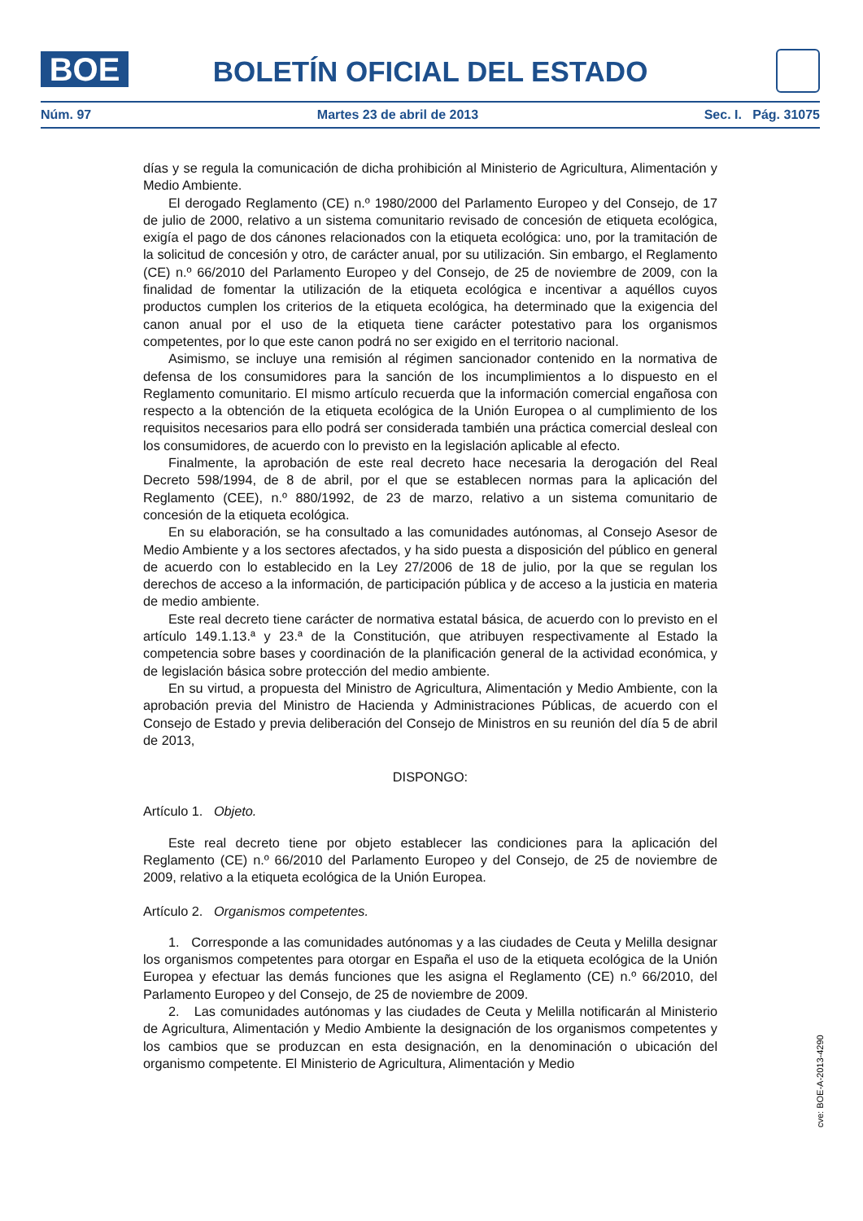BOE BOLETÍN OFICIAL DEL ESTADO
Núm. 97 Martes 23 de abril de 2013 Sec. I. Pág. 31075
días y se regula la comunicación de dicha prohibición al Ministerio de Agricultura, Alimentación y Medio Ambiente.
El derogado Reglamento (CE) n.º 1980/2000 del Parlamento Europeo y del Consejo, de 17 de julio de 2000, relativo a un sistema comunitario revisado de concesión de etiqueta ecológica, exigía el pago de dos cánones relacionados con la etiqueta ecológica: uno, por la tramitación de la solicitud de concesión y otro, de carácter anual, por su utilización. Sin embargo, el Reglamento (CE) n.º 66/2010 del Parlamento Europeo y del Consejo, de 25 de noviembre de 2009, con la finalidad de fomentar la utilización de la etiqueta ecológica e incentivar a aquéllos cuyos productos cumplen los criterios de la etiqueta ecológica, ha determinado que la exigencia del canon anual por el uso de la etiqueta tiene carácter potestativo para los organismos competentes, por lo que este canon podrá no ser exigido en el territorio nacional.
Asimismo, se incluye una remisión al régimen sancionador contenido en la normativa de defensa de los consumidores para la sanción de los incumplimientos a lo dispuesto en el Reglamento comunitario. El mismo artículo recuerda que la información comercial engañosa con respecto a la obtención de la etiqueta ecológica de la Unión Europea o al cumplimiento de los requisitos necesarios para ello podrá ser considerada también una práctica comercial desleal con los consumidores, de acuerdo con lo previsto en la legislación aplicable al efecto.
Finalmente, la aprobación de este real decreto hace necesaria la derogación del Real Decreto 598/1994, de 8 de abril, por el que se establecen normas para la aplicación del Reglamento (CEE), n.º 880/1992, de 23 de marzo, relativo a un sistema comunitario de concesión de la etiqueta ecológica.
En su elaboración, se ha consultado a las comunidades autónomas, al Consejo Asesor de Medio Ambiente y a los sectores afectados, y ha sido puesta a disposición del público en general de acuerdo con lo establecido en la Ley 27/2006 de 18 de julio, por la que se regulan los derechos de acceso a la información, de participación pública y de acceso a la justicia en materia de medio ambiente.
Este real decreto tiene carácter de normativa estatal básica, de acuerdo con lo previsto en el artículo 149.1.13.ª y 23.ª de la Constitución, que atribuyen respectivamente al Estado la competencia sobre bases y coordinación de la planificación general de la actividad económica, y de legislación básica sobre protección del medio ambiente.
En su virtud, a propuesta del Ministro de Agricultura, Alimentación y Medio Ambiente, con la aprobación previa del Ministro de Hacienda y Administraciones Públicas, de acuerdo con el Consejo de Estado y previa deliberación del Consejo de Ministros en su reunión del día 5 de abril de 2013,
DISPONGO:
Artículo 1. Objeto.
Este real decreto tiene por objeto establecer las condiciones para la aplicación del Reglamento (CE) n.º 66/2010 del Parlamento Europeo y del Consejo, de 25 de noviembre de 2009, relativo a la etiqueta ecológica de la Unión Europea.
Artículo 2. Organismos competentes.
1. Corresponde a las comunidades autónomas y a las ciudades de Ceuta y Melilla designar los organismos competentes para otorgar en España el uso de la etiqueta ecológica de la Unión Europea y efectuar las demás funciones que les asigna el Reglamento (CE) n.º 66/2010, del Parlamento Europeo y del Consejo, de 25 de noviembre de 2009.
2. Las comunidades autónomas y las ciudades de Ceuta y Melilla notificarán al Ministerio de Agricultura, Alimentación y Medio Ambiente la designación de los organismos competentes y los cambios que se produzcan en esta designación, en la denominación o ubicación del organismo competente. El Ministerio de Agricultura, Alimentación y Medio
cve: BOE-A-2013-4290